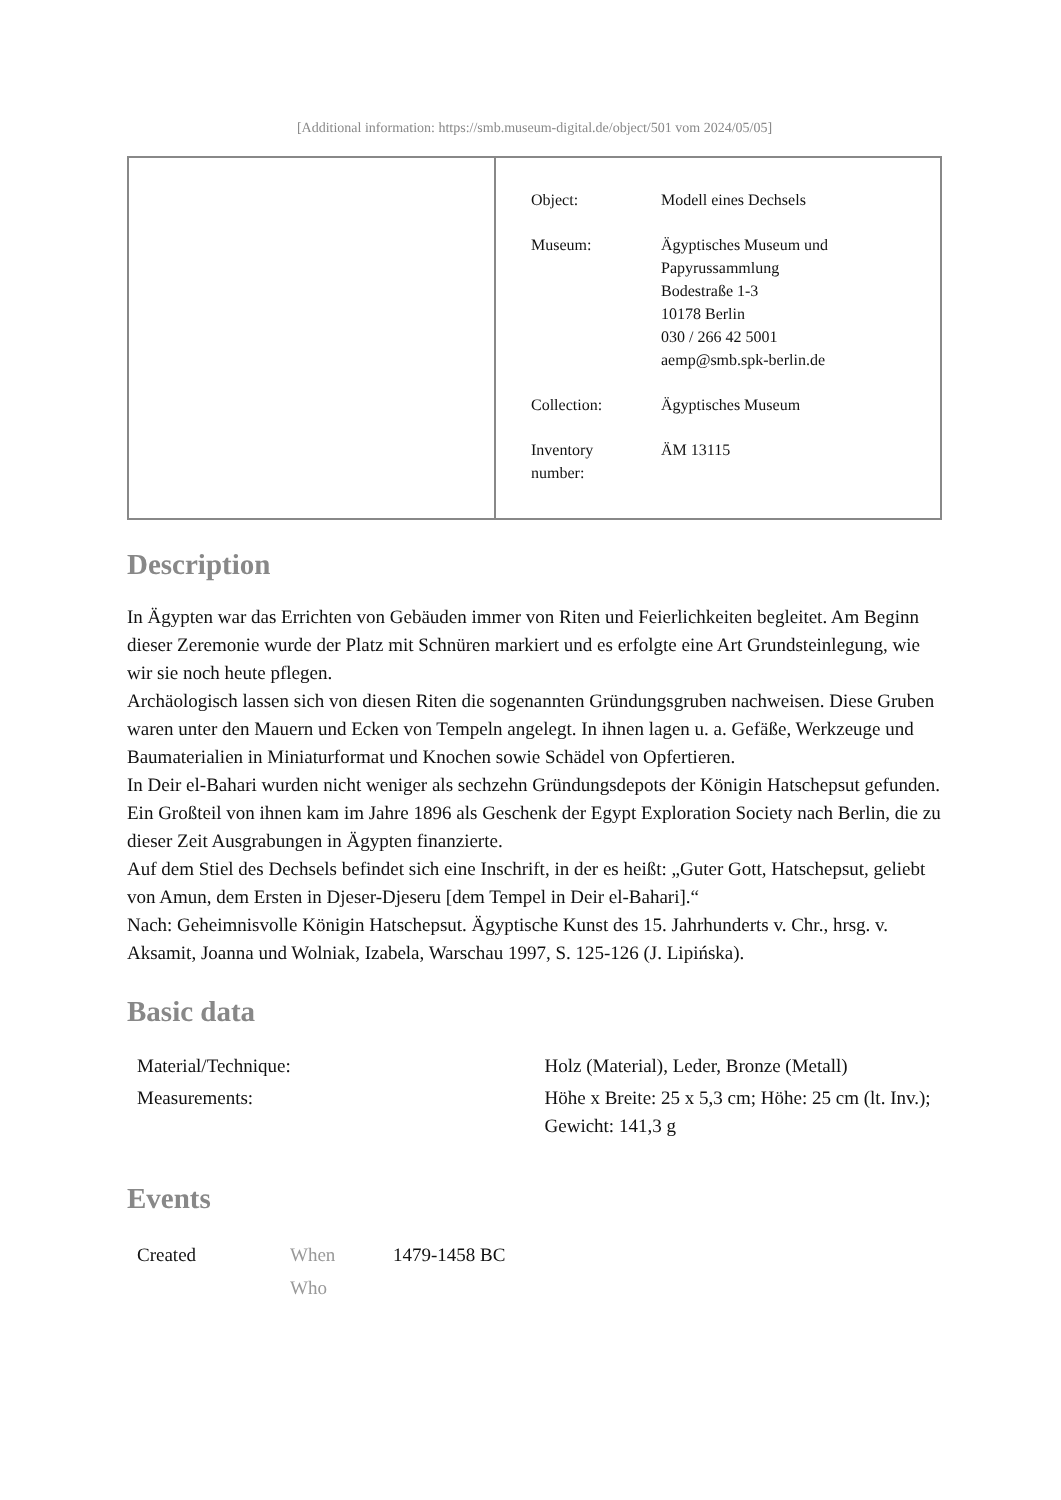[Additional information: https://smb.museum-digital.de/object/501 vom 2024/05/05]
| Object: | Modell eines Dechsels |
| Museum: | Ägyptisches Museum und Papyrussammlung Bodestraße 1-3 10178 Berlin 030 / 266 42 5001 aemp@smb.spk-berlin.de |
| Collection: | Ägyptisches Museum |
| Inventory number: | ÄM 13115 |
Description
In Ägypten war das Errichten von Gebäuden immer von Riten und Feierlichkeiten begleitet. Am Beginn dieser Zeremonie wurde der Platz mit Schnüren markiert und es erfolgte eine Art Grundsteinlegung, wie wir sie noch heute pflegen.
Archäologisch lassen sich von diesen Riten die sogenannten Gründungsgruben nachweisen. Diese Gruben waren unter den Mauern und Ecken von Tempeln angelegt. In ihnen lagen u. a. Gefäße, Werkzeuge und Baumaterialien in Miniaturformat und Knochen sowie Schädel von Opfertieren.
In Deir el-Bahari wurden nicht weniger als sechzehn Gründungsdepots der Königin Hatschepsut gefunden. Ein Großteil von ihnen kam im Jahre 1896 als Geschenk der Egypt Exploration Society nach Berlin, die zu dieser Zeit Ausgrabungen in Ägypten finanzierte.
Auf dem Stiel des Dechsels befindet sich eine Inschrift, in der es heißt: „Guter Gott, Hatschepsut, geliebt von Amun, dem Ersten in Djeser-Djeseru [dem Tempel in Deir el-Bahari].“
Nach: Geheimnisvolle Königin Hatschepsut. Ägyptische Kunst des 15. Jahrhunderts v. Chr., hrsg. v. Aksamit, Joanna und Wolniak, Izabela, Warschau 1997, S. 125-126 (J. Lipińska).
Basic data
| Material/Technique: | Holz (Material), Leder, Bronze (Metall) |
| Measurements: | Höhe x Breite: 25 x 5,3 cm; Höhe: 25 cm (lt. Inv.); Gewicht: 141,3 g |
Events
| Created | When | 1479-1458 BC |
| | Who | |